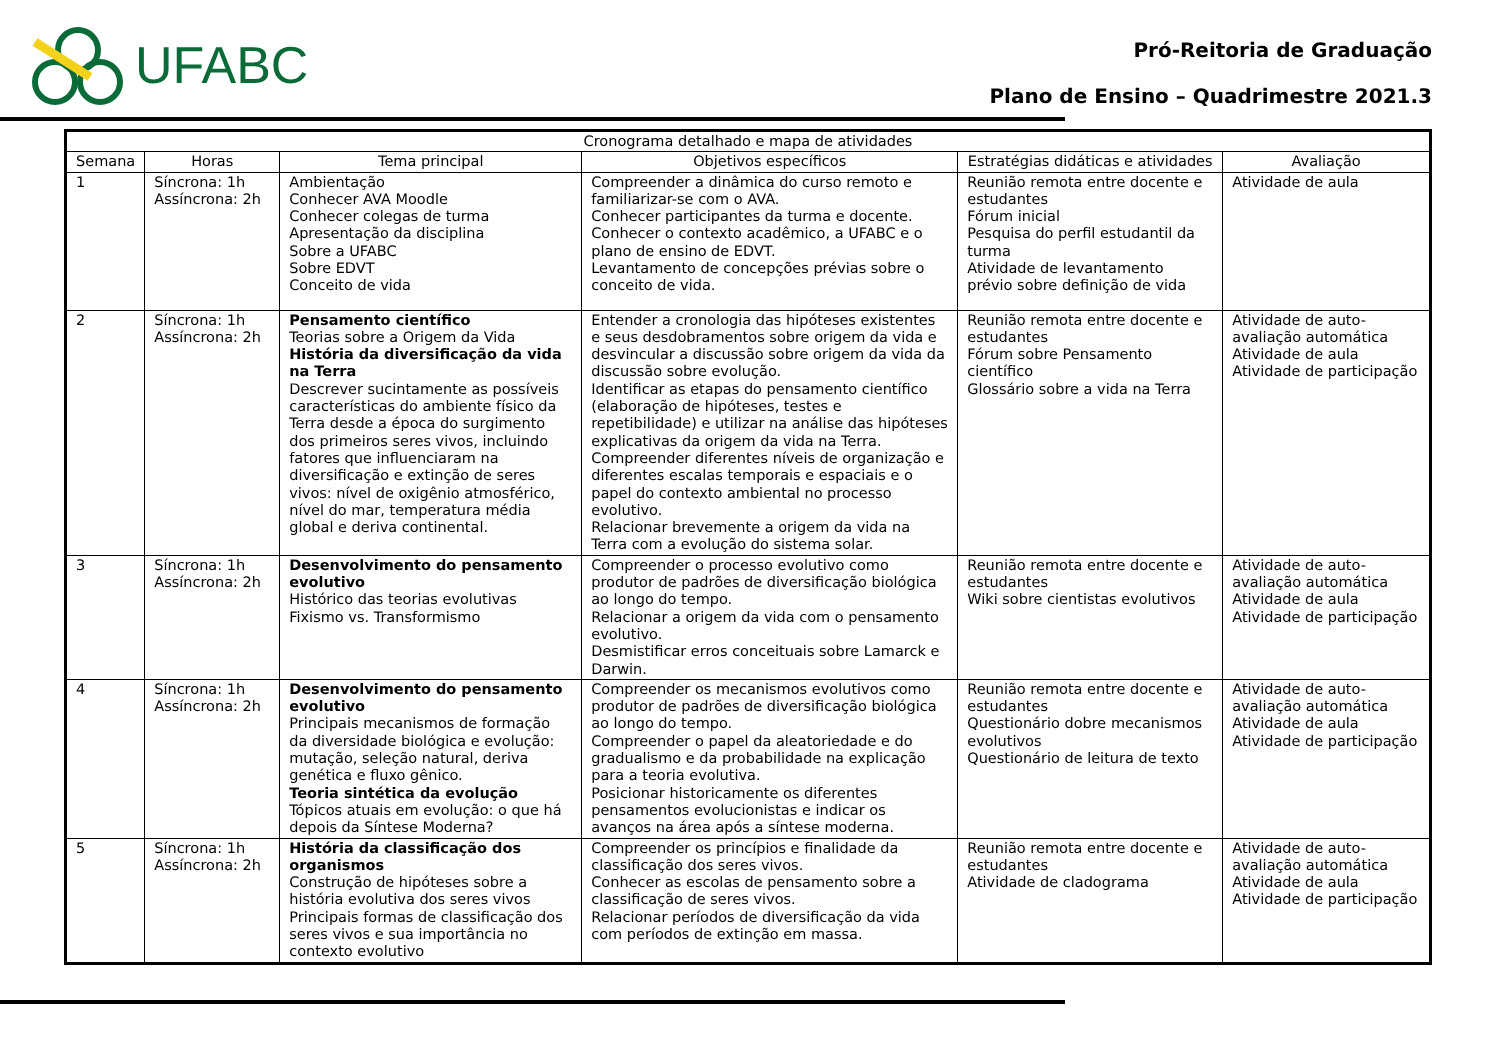UFABC
Pró-Reitoria de Graduação
Plano de Ensino – Quadrimestre 2021.3
| Cronograma detalhado e mapa de atividades | | | | | |
| --- | --- | --- | --- | --- | --- |
| Semana | Horas | Tema principal | Objetivos específicos | Estratégias didáticas e atividades | Avaliação |
| 1 | Síncrona: 1h Assíncrona: 2h | Ambientação Conhecer AVA Moodle Conhecer colegas de turma Apresentação da disciplina Sobre a UFABC Sobre EDVT Conceito de vida | Compreender a dinâmica do curso remoto e familiarizar-se com o AVA. Conhecer participantes da turma e docente. Conhecer o contexto acadêmico, a UFABC e o plano de ensino de EDVT. Levantamento de concepções prévias sobre o conceito de vida. | Reunião remota entre docente e estudantes Fórum inicial Pesquisa do perfil estudantil da turma Atividade de levantamento prévio sobre definição de vida | Atividade de aula |
| 2 | Síncrona: 1h Assíncrona: 2h | Pensamento científico Teorias sobre a Origem da Vida História da diversificação da vida na Terra Descrever sucintamente as possíveis características do ambiente físico da Terra desde a época do surgimento dos primeiros seres vivos, incluindo fatores que influenciaram na diversificação e extinção de seres vivos: nível de oxigênio atmosférico, nível do mar, temperatura média global e deriva continental. | Entender a cronologia das hipóteses existentes e seus desdobramentos sobre origem da vida e desvincular a discussão sobre origem da vida da discussão sobre evolução. Identificar as etapas do pensamento científico (elaboração de hipóteses, testes e repetibilidade) e utilizar na análise das hipóteses explicativas da origem da vida na Terra. Compreender diferentes níveis de organização e diferentes escalas temporais e espaciais e o papel do contexto ambiental no processo evolutivo. Relacionar brevemente a origem da vida na Terra com a evolução do sistema solar. | Reunião remota entre docente e estudantes Fórum sobre Pensamento científico Glossário sobre a vida na Terra | Atividade de auto-avaliação automática Atividade de aula Atividade de participação |
| 3 | Síncrona: 1h Assíncrona: 2h | Desenvolvimento do pensamento evolutivo Histórico das teorias evolutivas Fixismo vs. Transformismo | Compreender o processo evolutivo como produtor de padrões de diversificação biológica ao longo do tempo. Relacionar a origem da vida com o pensamento evolutivo. Desmistificar erros conceituais sobre Lamarck e Darwin. | Reunião remota entre docente e estudantes Wiki sobre cientistas evolutivos | Atividade de auto-avaliação automática Atividade de aula Atividade de participação |
| 4 | Síncrona: 1h Assíncrona: 2h | Desenvolvimento do pensamento evolutivo Principais mecanismos de formação da diversidade biológica e evolução: mutação, seleção natural, deriva genética e fluxo gênico. Teoria sintética da evolução Tópicos atuais em evolução: o que há depois da Síntese Moderna? | Compreender os mecanismos evolutivos como produtor de padrões de diversificação biológica ao longo do tempo. Compreender o papel da aleatoriedade e do gradualismo e da probabilidade na explicação para a teoria evolutiva. Posicionar historicamente os diferentes pensamentos evolucionistas e indicar os avanços na área após a síntese moderna. | Reunião remota entre docente e estudantes Questionário dobre mecanismos evolutivos Questionário de leitura de texto | Atividade de auto-avaliação automática Atividade de aula Atividade de participação |
| 5 | Síncrona: 1h Assíncrona: 2h | História da classificação dos organismos Construção de hipóteses sobre a história evolutiva dos seres vivos Principais formas de classificação dos seres vivos e sua importância no contexto evolutivo | Compreender os princípios e finalidade da classificação dos seres vivos. Conhecer as escolas de pensamento sobre a classificação de seres vivos. Relacionar períodos de diversificação da vida com períodos de extinção em massa. | Reunião remota entre docente e estudantes Atividade de cladograma | Atividade de auto-avaliação automática Atividade de aula Atividade de participação |